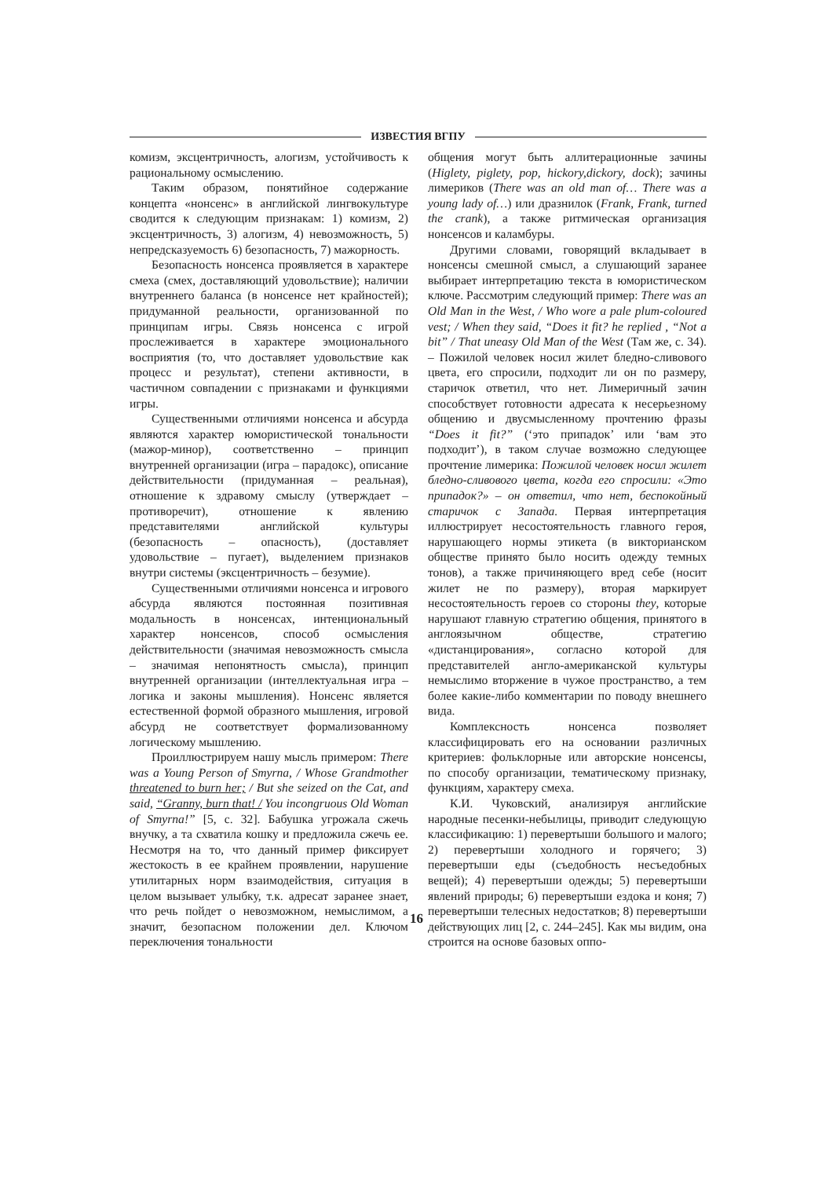ИЗВЕСТИЯ ВГПУ
комизм, эксцентричность, алогизм, устойчивость к рациональному осмыслению.
Таким образом, понятийное содержание концепта «нонсенс» в английской лингвокультуре сводится к следующим признакам: 1) комизм, 2) эксцентричность, 3) алогизм, 4) невозможность, 5) непредсказуемость 6) безопасность, 7) мажорность.
Безопасность нонсенса проявляется в характере смеха (смех, доставляющий удовольствие); наличии внутреннего баланса (в нонсенсе нет крайностей); придуманной реальности, организованной по принципам игры. Связь нонсенса с игрой прослеживается в характере эмоционального восприятия (то, что доставляет удовольствие как процесс и результат), степени активности, в частичном совпадении с признаками и функциями игры.
Существенными отличиями нонсенса и абсурда являются характер юмористической тональности (мажор-минор), соответственно – принцип внутренней организации (игра – парадокс), описание действительности (придуманная – реальная), отношение к здравому смыслу (утверждает – противоречит), отношение к явлению представителями английской культуры (безопасность – опасность), (доставляет удовольствие – пугает), выделением признаков внутри системы (эксцентричность – безумие).
Существенными отличиями нонсенса и игрового абсурда являются постоянная позитивная модальность в нонсенсах, интенциональный характер нонсенсов, способ осмысления действительности (значимая невозможность смысла – значимая непонятность смысла), принцип внутренней организации (интеллектуальная игра – логика и законы мышления). Нонсенс является естественной формой образного мышления, игровой абсурд не соответствует формализованному логическому мышлению.
Проиллюстрируем нашу мысль примером: There was a Young Person of Smyrna, / Whose Grandmother threatened to burn her; / But she seized on the Cat, and said, “Granny, burn that! / You incongruous Old Woman of Smyrna!” [5, с. 32]. Бабушка угрожала сжечь внучку, а та схватила кошку и предложила сжечь ее. Несмотря на то, что данный пример фиксирует жестокость в ее крайнем проявлении, нарушение утилитарных норм взаимодействия, ситуация в целом вызывает улыбку, т.к. адресат заранее знает, что речь пойдет о невозможном, немыслимом, а значит, безопасном положении дел. Ключом переключения тональности
общения могут быть аллитерационные зачины (Higlety, piglety, pop, hickory,dickory, dock); зачины лимериков (There was an old man of… There was a young lady of…) или дразнилок (Frank, Frank, turned the crank), а также ритмическая организация нонсенсов и каламбуры.
Другими словами, говорящий вкладывает в нонсенсы смешной смысл, а слушающий заранее выбирает интерпретацию текста в юмористическом ключе. Рассмотрим следующий пример: There was an Old Man in the West, / Who wore a pale plum-coloured vest; / When they said, “Does it fit? he replied , “Not a bit” / That uneasy Old Man of the West (Там же, с. 34). – Пожилой человек носил жилет бледно-сливового цвета, его спросили, подходит ли он по размеру, старичок ответил, что нет. Лимеричный зачин способствует готовности адресата к несерьезному общению и двусмысленному прочтению фразы “Does it fit?” (‘это припадок’ или ‘вам это подходит’), в таком случае возможно следующее прочтение лимерика: Пожилой человек носил жилет бледно-сливового цвета, когда его спросили: «Это припадок?» – он ответил, что нет, беспокойный старичок с Запада. Первая интерпретация иллюстрирует несостоятельность главного героя, нарушающего нормы этикета (в викторианском обществе принято было носить одежду темных тонов), а также причиняющего вред себе (носит жилет не по размеру), вторая маркирует несостоятельность героев со стороны they, которые нарушают главную стратегию общения, принятого в англоязычном обществе, стратегию «дистанцирования», согласно которой для представителей англо-американской культуры немыслимо вторжение в чужое пространство, а тем более какие-либо комментарии по поводу внешнего вида.
Комплексность нонсенса позволяет классифицировать его на основании различных критериев: фольклорные или авторские нонсенсы, по способу организации, тематическому признаку, функциям, характеру смеха.
К.И. Чуковский, анализируя английские народные песенки-небылицы, приводит следующую классификацию: 1) перевертыши большого и малого; 2) перевертыши холодного и горячего; 3) перевертыши еды (съедобность несъедобных вещей); 4) перевертыши одежды; 5) перевертыши явлений природы; 6) перевертыши ездока и коня; 7) перевертыши телесных недостатков; 8) перевертыши действующих лиц [2, с. 244–245]. Как мы видим, она строится на основе базовых оппо-
16